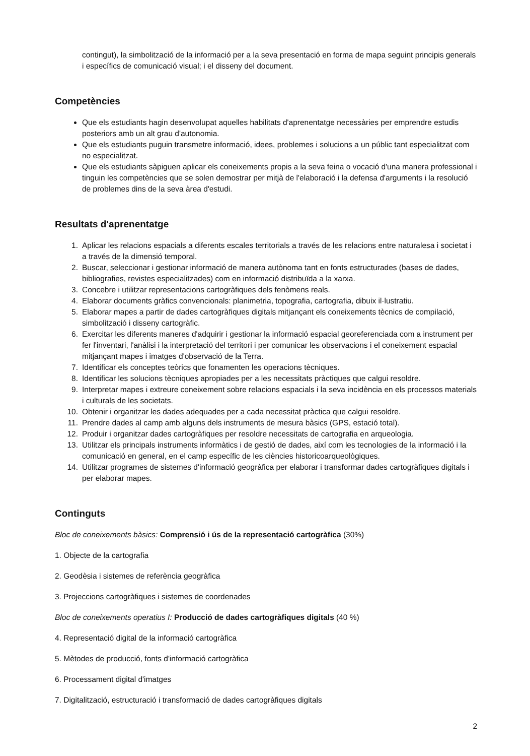contingut), la simbolització de la informació per a la seva presentació en forma de mapa seguint principis generals i específics de comunicació visual; i el disseny del document.
Competències
Que els estudiants hagin desenvolupat aquelles habilitats d'aprenentatge necessàries per emprendre estudis posteriors amb un alt grau d'autonomia.
Que els estudiants puguin transmetre informació, idees, problemes i solucions a un públic tant especialitzat com no especialitzat.
Que els estudiants sàpiguen aplicar els coneixements propis a la seva feina o vocació d'una manera professional i tinguin les competències que se solen demostrar per mitjà de l'elaboració i la defensa d'arguments i la resolució de problemes dins de la seva àrea d'estudi.
Resultats d'aprenentatge
1. Aplicar les relacions espacials a diferents escales territorials a través de les relacions entre naturalesa i societat i a través de la dimensió temporal.
2. Buscar, seleccionar i gestionar informació de manera autònoma tant en fonts estructurades (bases de dades, bibliografies, revistes especialitzades) com en informació distribuïda a la xarxa.
3. Concebre i utilitzar representacions cartogràfiques dels fenòmens reals.
4. Elaborar documents gràfics convencionals: planimetria, topografia, cartografia, dibuix il·lustratiu.
5. Elaborar mapes a partir de dades cartogràfiques digitals mitjançant els coneixements tècnics de compilació, simbolització i disseny cartogràfic.
6. Exercitar les diferents maneres d'adquirir i gestionar la informació espacial georeferenciada com a instrument per fer l'inventari, l'anàlisi i la interpretació del territori i per comunicar les observacions i el coneixement espacial mitjançant mapes i imatges d'observació de la Terra.
7. Identificar els conceptes teòrics que fonamenten les operacions tècniques.
8. Identificar les solucions tècniques apropiades per a les necessitats pràctiques que calgui resoldre.
9. Interpretar mapes i extreure coneixement sobre relacions espacials i la seva incidència en els processos materials i culturals de les societats.
10. Obtenir i organitzar les dades adequades per a cada necessitat pràctica que calgui resoldre.
11. Prendre dades al camp amb alguns dels instruments de mesura bàsics (GPS, estació total).
12. Produir i organitzar dades cartogràfiques per resoldre necessitats de cartografia en arqueologia.
13. Utilitzar els principals instruments informàtics i de gestió de dades, així com les tecnologies de la informació i la comunicació en general, en el camp específic de les ciències historicoarqueològiques.
14. Utilitzar programes de sistemes d'informació geogràfica per elaborar i transformar dades cartogràfiques digitals i per elaborar mapes.
Continguts
Bloc de coneixements bàsics: Comprensió i ús de la representació cartogràfica (30%)
1. Objecte de la cartografia
2. Geodèsia i sistemes de referència geogràfica
3. Projeccions cartogràfiques i sistemes de coordenades
Bloc de coneixements operatius I: Producció de dades cartogràfiques digitals (40 %)
4. Representació digital de la informació cartogràfica
5. Mètodes de producció, fonts d'informació cartogràfica
6. Processament digital d'imatges
7. Digitalització, estructuració i transformació de dades cartogràfiques digitals
2